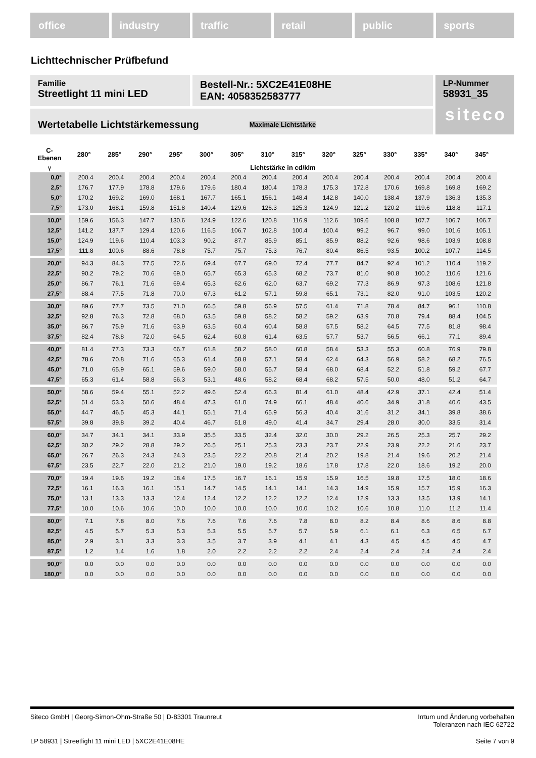office industry traffic retail public sports
Lichttechnischer Prüfbefund
Familie
Streetlight 11 mini LED
Bestell-Nr.: 5XC2E41E08HE
EAN: 4058352583777
LP-Nummer
58931_35
siteco
Wertetabelle Lichtstärkemessung Maximale Lichtstärke
| C- Ebenen | 280° | 285° | 290° | 295° | 300° | 305° | 310° | 315° | 320° | 325° | 330° | 335° | 340° | 345° |
| --- | --- | --- | --- | --- | --- | --- | --- | --- | --- | --- | --- | --- | --- | --- |
| γ | Lichtstärke in cd/klm | | | | | | | | | | | | | |
| 0,0° | 200.4 | 200.4 | 200.4 | 200.4 | 200.4 | 200.4 | 200.4 | 200.4 | 200.4 | 200.4 | 200.4 | 200.4 | 200.4 | 200.4 |
| 2,5° | 176.7 | 177.9 | 178.8 | 179.6 | 179.6 | 180.4 | 180.4 | 178.3 | 175.3 | 172.8 | 170.6 | 169.8 | 169.8 | 169.2 |
| 5,0° | 170.2 | 169.2 | 169.0 | 168.1 | 167.7 | 165.1 | 156.1 | 148.4 | 142.8 | 140.0 | 138.4 | 137.9 | 136.3 | 135.3 |
| 7,5° | 173.0 | 168.1 | 159.8 | 151.8 | 140.4 | 129.6 | 126.3 | 125.3 | 124.9 | 121.2 | 120.2 | 119.6 | 118.8 | 117.1 |
| 10,0° | 159.6 | 156.3 | 147.7 | 130.6 | 124.9 | 122.6 | 120.8 | 116.9 | 112.6 | 109.6 | 108.8 | 107.7 | 106.7 | 106.7 |
| 12,5° | 141.2 | 137.7 | 129.4 | 120.6 | 116.5 | 106.7 | 102.8 | 100.4 | 100.4 | 99.2 | 96.7 | 99.0 | 101.6 | 105.1 |
| 15,0° | 124.9 | 119.6 | 110.4 | 103.3 | 90.2 | 87.7 | 85.9 | 85.1 | 85.9 | 88.2 | 92.6 | 98.6 | 103.9 | 108.8 |
| 17,5° | 111.8 | 100.6 | 88.6 | 78.8 | 75.7 | 75.7 | 75.3 | 76.7 | 80.4 | 86.5 | 93.5 | 100.2 | 107.7 | 114.5 |
| 20,0° | 94.3 | 84.3 | 77.5 | 72.6 | 69.4 | 67.7 | 69.0 | 72.4 | 77.7 | 84.7 | 92.4 | 101.2 | 110.4 | 119.2 |
| 22,5° | 90.2 | 79.2 | 70.6 | 69.0 | 65.7 | 65.3 | 65.3 | 68.2 | 73.7 | 81.0 | 90.8 | 100.2 | 110.6 | 121.6 |
| 25,0° | 86.7 | 76.1 | 71.6 | 69.4 | 65.3 | 62.6 | 62.0 | 63.7 | 69.2 | 77.3 | 86.9 | 97.3 | 108.6 | 121.8 |
| 27,5° | 88.4 | 77.5 | 71.8 | 70.0 | 67.3 | 61.2 | 57.1 | 59.8 | 65.1 | 73.1 | 82.0 | 91.0 | 103.5 | 120.2 |
| 30,0° | 89.6 | 77.7 | 73.5 | 71.0 | 66.5 | 59.8 | 56.9 | 57.5 | 61.4 | 71.8 | 78.4 | 84.7 | 96.1 | 110.8 |
| 32,5° | 92.8 | 76.3 | 72.8 | 68.0 | 63.5 | 59.8 | 58.2 | 58.2 | 59.2 | 63.9 | 70.8 | 79.4 | 88.4 | 104.5 |
| 35,0° | 86.7 | 75.9 | 71.6 | 63.9 | 63.5 | 60.4 | 60.4 | 58.8 | 57.5 | 58.2 | 64.5 | 77.5 | 81.8 | 98.4 |
| 37,5° | 82.4 | 78.8 | 72.0 | 64.5 | 62.4 | 60.8 | 61.4 | 63.5 | 57.7 | 53.7 | 56.5 | 66.1 | 77.1 | 89.4 |
| 40,0° | 81.4 | 77.3 | 73.3 | 66.7 | 61.8 | 58.2 | 58.0 | 60.8 | 58.4 | 53.3 | 55.3 | 60.8 | 76.9 | 79.8 |
| 42,5° | 78.6 | 70.8 | 71.6 | 65.3 | 61.4 | 58.8 | 57.1 | 58.4 | 62.4 | 64.3 | 56.9 | 58.2 | 68.2 | 76.5 |
| 45,0° | 71.0 | 65.9 | 65.1 | 59.6 | 59.0 | 58.0 | 55.7 | 58.4 | 68.0 | 68.4 | 52.2 | 51.8 | 59.2 | 67.7 |
| 47,5° | 65.3 | 61.4 | 58.8 | 56.3 | 53.1 | 48.6 | 58.2 | 68.4 | 68.2 | 57.5 | 50.0 | 48.0 | 51.2 | 64.7 |
| 50,0° | 58.6 | 59.4 | 55.1 | 52.2 | 49.6 | 52.4 | 66.3 | 81.4 | 61.0 | 48.4 | 42.9 | 37.1 | 42.4 | 51.4 |
| 52,5° | 51.4 | 53.3 | 50.6 | 48.4 | 47.3 | 61.0 | 74.9 | 66.1 | 48.4 | 40.6 | 34.9 | 31.8 | 40.6 | 43.5 |
| 55,0° | 44.7 | 46.5 | 45.3 | 44.1 | 55.1 | 71.4 | 65.9 | 56.3 | 40.4 | 31.6 | 31.2 | 34.1 | 39.8 | 38.6 |
| 57,5° | 39.8 | 39.8 | 39.2 | 40.4 | 46.7 | 51.8 | 49.0 | 41.4 | 34.7 | 29.4 | 28.0 | 30.0 | 33.5 | 31.4 |
| 60,0° | 34.7 | 34.1 | 34.1 | 33.9 | 35.5 | 33.5 | 32.4 | 32.0 | 30.0 | 29.2 | 26.5 | 25.3 | 25.7 | 29.2 |
| 62,5° | 30.2 | 29.2 | 28.8 | 29.2 | 26.5 | 25.1 | 25.3 | 23.3 | 23.7 | 22.9 | 23.9 | 22.2 | 21.6 | 23.7 |
| 65,0° | 26.7 | 26.3 | 24.3 | 24.3 | 23.5 | 22.2 | 20.8 | 21.4 | 20.2 | 19.8 | 21.4 | 19.6 | 20.2 | 21.4 |
| 67,5° | 23.5 | 22.7 | 22.0 | 21.2 | 21.0 | 19.0 | 19.2 | 18.6 | 17.8 | 17.8 | 22.0 | 18.6 | 19.2 | 20.0 |
| 70,0° | 19.4 | 19.6 | 19.2 | 18.4 | 17.5 | 16.7 | 16.1 | 15.9 | 15.9 | 16.5 | 19.8 | 17.5 | 18.0 | 18.6 |
| 72,5° | 16.1 | 16.3 | 16.1 | 15.1 | 14.7 | 14.5 | 14.1 | 14.1 | 14.3 | 14.9 | 15.9 | 15.7 | 15.9 | 16.3 |
| 75,0° | 13.1 | 13.3 | 13.3 | 12.4 | 12.4 | 12.2 | 12.2 | 12.2 | 12.4 | 12.9 | 13.3 | 13.5 | 13.9 | 14.1 |
| 77,5° | 10.0 | 10.6 | 10.6 | 10.0 | 10.0 | 10.0 | 10.0 | 10.0 | 10.2 | 10.6 | 10.8 | 11.0 | 11.2 | 11.4 |
| 80,0° | 7.1 | 7.8 | 8.0 | 7.6 | 7.6 | 7.6 | 7.6 | 7.8 | 8.0 | 8.2 | 8.4 | 8.6 | 8.6 | 8.8 |
| 82,5° | 4.5 | 5.7 | 5.3 | 5.3 | 5.3 | 5.5 | 5.7 | 5.7 | 5.9 | 6.1 | 6.1 | 6.3 | 6.5 | 6.7 |
| 85,0° | 2.9 | 3.1 | 3.3 | 3.3 | 3.5 | 3.7 | 3.9 | 4.1 | 4.1 | 4.3 | 4.5 | 4.5 | 4.5 | 4.7 |
| 87,5° | 1.2 | 1.4 | 1.6 | 1.8 | 2.0 | 2.2 | 2.2 | 2.2 | 2.4 | 2.4 | 2.4 | 2.4 | 2.4 | 2.4 |
| 90,0° | 0.0 | 0.0 | 0.0 | 0.0 | 0.0 | 0.0 | 0.0 | 0.0 | 0.0 | 0.0 | 0.0 | 0.0 | 0.0 | 0.0 |
| 180,0° | 0.0 | 0.0 | 0.0 | 0.0 | 0.0 | 0.0 | 0.0 | 0.0 | 0.0 | 0.0 | 0.0 | 0.0 | 0.0 | 0.0 |
Siteco GmbH | Georg-Simon-Ohm-Straße 50 | D-83301 Traunreut Irrtum und Änderung vorbehalten
Toleranzen nach IEC 62722
LP 58931 | Streetlight 11 mini LED | 5XC2E41E08HE Seite 7 von 9